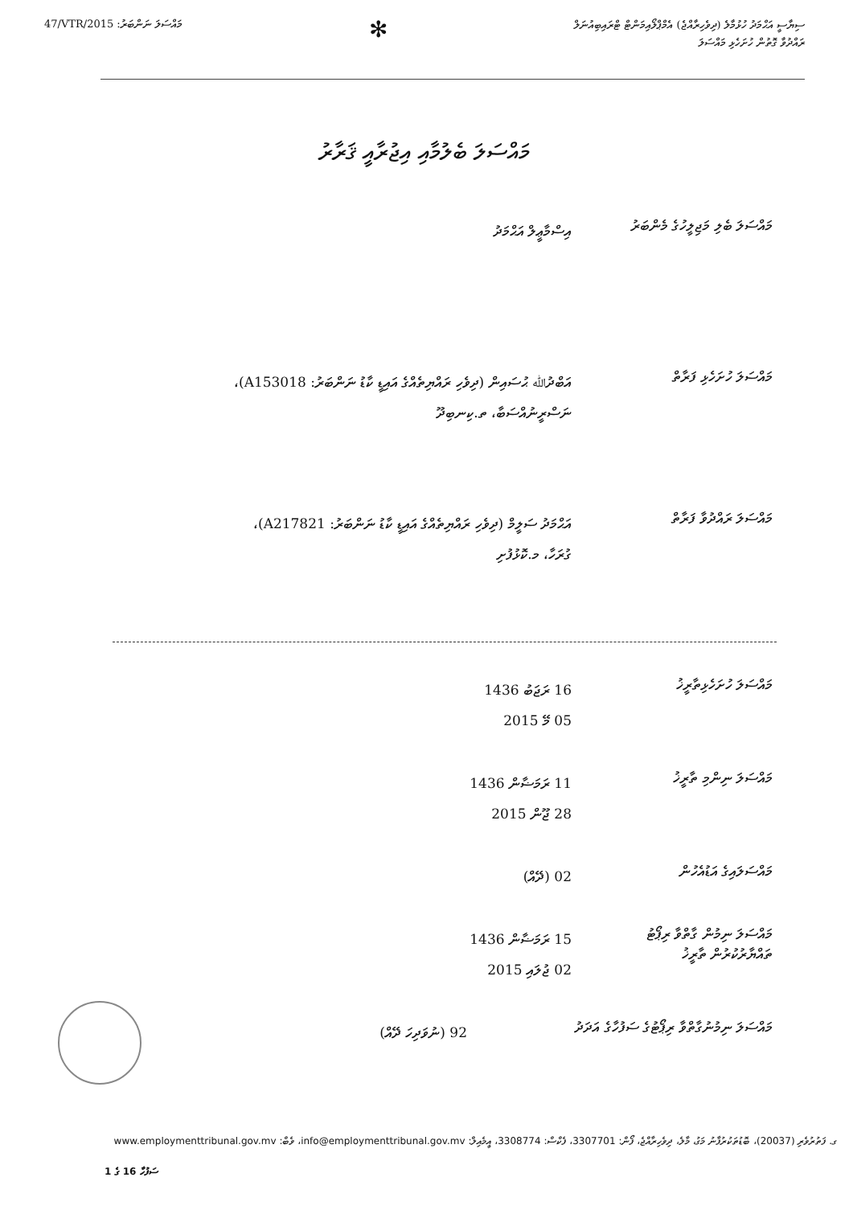47/VTR/2015 :މައްސަލަ ނަންބަރު
✻
ސިޔާސީ އަޙްމަދު ހުޅުމާލެ (ދިވެހިރާއްޖެ) އެމްޕްލޯއިމަންޓް ޓްރައިބިއުނަލް
ރައްދުވާ ގޮތުން ހުށަހެޅި މައްސަލަ
މައްސަލަ ބެލުމާއި އިޖުރާއީ ޤަރާރު
މައްސަލަ ބެލި މަޖިލީހުގެ މެންބަރު
އިސްމާޢީލް އަޙްމަދު
މައްސަލަ ހުށަހެޅި ފަރާތް
އަބްދުﷲ ޙުސައިން (ދިވެހި ރައްޔިތެއްގެ އައިޑީ ކާޑު ނަންބަރު: A153018)، ނަސްރީނުއްސަބާ، ތ.ކިނބިދޫ
މައްސަލަ ރައްދުވާ ފަރާތް
އަޙްމަދު ސަލީމް (ދިވެހި ރައްޔިތެއްގެ އައިޑީ ކާޑު ނަންބަރު: A217821)، ގުރަހާ، މ.ކޮޅުފުށި
މައްސަލަ ހުށަހެޅިތާރީޚު
16 ރަޖަބު 1436
05 މޭ 2015
މައްސަލަ ނިންމި ތާރީޚު
11 ރަމަޟާން 1436
28 ޖޫން 2015
މައްސަލައިގެ އަޑުއެހުން
02 (ދޭއް)
މައްސަލަ ނިމުން ގާތްވާ ރިޕޯޓު ތައްޔާރުކުރުން ތާރީޚު
15 ރަމަޟާން 1436
02 ޖުލައި 2015
މައްސަލަ ނިމުނުގާތްވާ ރިޕޯޓުގެ ސަފުހާގެ އަދަދު
92 (ނުވަދިހަ ދޭއް)
ގ. ފަތުރުވެރި (20037)، ބޮޑުތަކުރުފާނު މަގު، މާލެ، ދިވެހިރާއްޖެ، ފޯން: 3307701، ފެކްސް: 3308774، އީމެއިލް: info@employmenttribunal.gov.mv، ވެބް: www.employmenttribunal.gov.mv
ސަފުހާ 16 ގެ 1